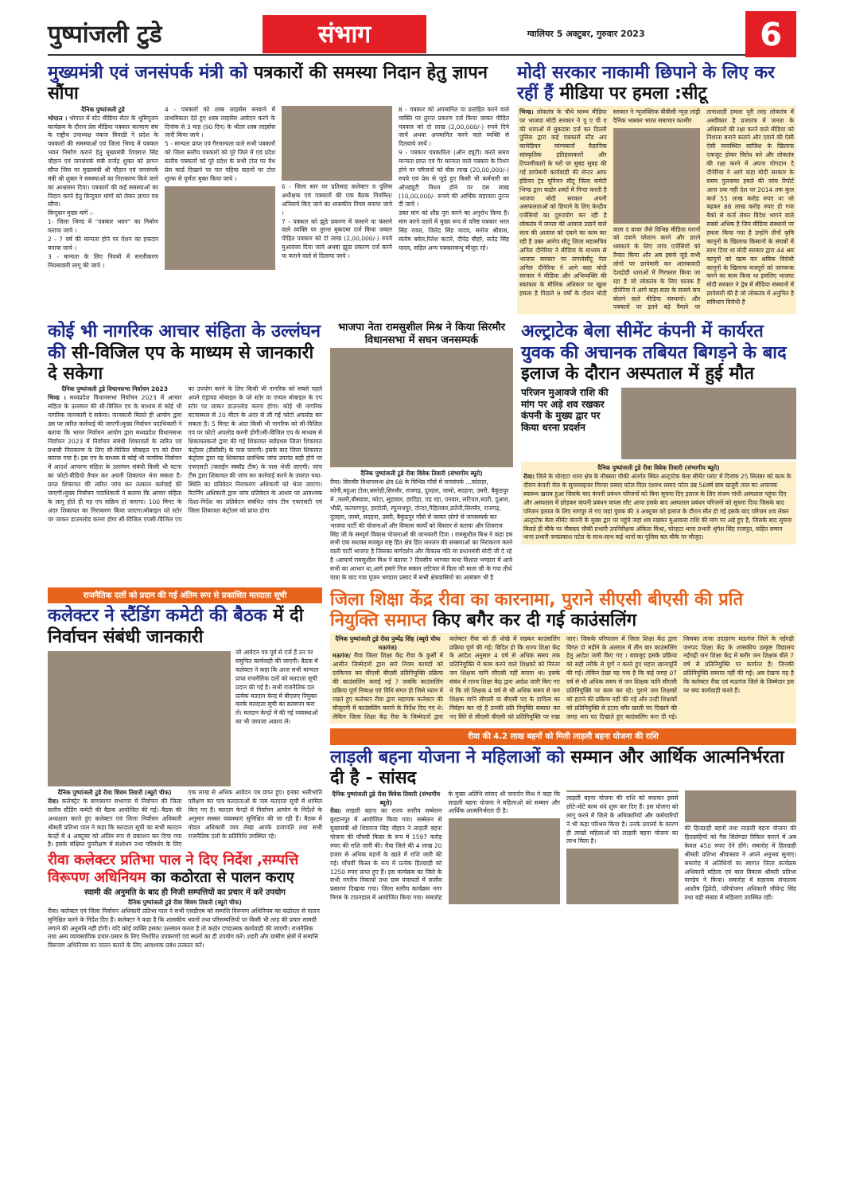पुष्पांजली टुडे संभाग ग्वालियर 5 अक्टुबर, गुरुवार 2023 6
मुख्यमंत्री एवं जनसंपर्क मंत्री को पत्रकारों की समस्या निदान हेतु ज्ञापन सौंपा
दैनिक पुष्पांजली टुडे
भोपाल । भोपाल में स्टेट मीडिया सेंटर के भूमिपूजन कार्यक्रम के दौरान प्रेस मीडिया पत्रकार कल्याण संघ के राष्ट्रीय उपाध्यक्ष पंकज त्रिपाठी ने प्रदेश के पत्रकारों की समस्याओं एवं जिला भिण्ड में पत्रकार भवन निर्माण कराने हेतु मुख्यमंत्री शिवराज सिंह चौहान एवं जनसंपर्क मंत्री राजेंद्र शुक्ल को ज्ञापन सौपा जिस पर मुख्यमंत्री श्री चौहान एवं जनसंपर्क मंत्री श्री शुक्ल ने समस्याओं का निराकरण किये जाने का आश्वासन दिया। पत्रकारों की कई समस्याओं का निदान करने हेतु बिन्दुवार मांगों को लेकर ज्ञापन पत्र सौपा।
बिन्दुवार मुख्य मांगें :-
1- जिला भिण्ड में "पत्रकार भवन" का निर्माण कराया जाये ।
2 - 7 वर्ष की मान्यता होने पर पेंशन का हकदार बनाया जाये ।
3 - मान्यता के लिए नियमों में सरलीकरण नियमावली लागू की जाये ।
4 - पत्रकारों को शस्त्र लाइसेंस बनवाने में प्राथमिकता देते हुए शस्त्र लाइसेंस आवेदन करने के दिनांक से 3 माह (90 दिन) के भीतर शस्त्र लाइसेंस जारी किया जाये ।
5 - मान्यता प्राप्त एवं गैरमान्यता वाले सभी पत्रकारों को जिला स्तरीय पत्रकारों को पूरे जिले में एवं प्रदेश स्तरीय पत्रकारों को पूरे प्रदेश के सभी टोल पर वैध प्रेस कार्ड दिखाने पर चार पहिया वाहनों पर टोल शुल्क से पूर्णतः मुक्त किया जाये ।
6 - जिला स्तर पर प्रतिमाह कलेक्टर व पुलिस अधीक्षक एवं पत्रकारों की एक बैठक नियमित/अनिवार्य किए जाने का शासकीय नियम बनाया जाये ।
7 - पत्रकार को झूठे प्रकरण में फंसाने या फंसाने वाले व्यक्ति पर तुरन्त मुकदमा दर्ज किया जकार पीड़ित पत्रकार को दो लाख (2,00,000/-) रुपये मुआवजा दिया जाये अथवा झूठा प्रकरण दर्ज करने या कराने वाले से दिलाया जाये ।
8 - पत्रकार को अपमानित या प्रताड़ित करने वाले व्यक्ति पर तुरन्त प्रकरण दर्ज किया जाकर पीड़ित पत्रकार को दो लाख (2,00,000/-) रुपये दिये जायें अथवा अपमानित करने वाले व्यक्ति से दिलवाये जायें ।
9 - पत्रकार पत्रकारिता (ऑन ड्यूटी) करते समय मान्यता प्राप्त एवं गैर मान्यता वाले पत्रकार के निधन होने पर परिजनों को बीस लाख (20,00,000/-) रुपये एवं प्रेस से जुड़े हुए किसी भी कर्मचारी का ऑनड्यूटी निधन होने पर दस लाख (10,00,000/- रूपये की आर्थिक सहायता तुरन्त दी जाये ।
उक्त मांग को शीघ्र पूरा करने का अनुरोध किया है। मांग करने वालों में मुख्य रूप से वरिष्ठ पत्रकार भरत सिंह रावत, जितेंद्र सिंह यादव, मनोज श्रीवास, संतोष बघेल,रितेश कटारे, दीपेंद्र बौहरे, सतेंद्र सिंह यादव, सहित अन्य पत्रकारबन्धु मौजूद रहे।
मोदी सरकार नाकामी छिपाने के लिए कर रहीं हैं मीडिया पर हमला :सीटू
भिण्ड। लोकतंत्र के चौथे स्तम्भ मीडिया पर भाजपा मोदी सरकार ने यु ए पी ए की धाराओं में मुकदमा दर्ज कर दिल्ली पुलिस द्वारा कई पत्रकारों स्टैंड अप कामेडियन व्यंग्यकारों वैज्ञानिक सांस्कृतिक इतिहासकारों और टिप्पणीकारों के घरों पर सुबह सुबह की गई छापेमारी कार्यवाही की सेन्टर आफ इंडियन ट्रेड यूनियन सीटू जिला कमेटी भिण्ड द्वारा कठोर शब्दों में निन्दा करती है भाजपा मोदी सरकार अपनी असफलताओं को छिपाने के लिए केन्द्रीय एजेंसियों का दुरुपयोग कर रही है लोकतंत्र में जनता की आवाज उठाने वाले सत्य की आवाज को दबाने का काम कर रही है उक्त आरोप सीटू जिला महासचिव अनिल दौनेरिया ने मीडिया के माध्यम से भाजपा सरकार पर लगायेसीटू नेता अनिल दौनेरिया ने आगे कहा मोदी सरकार ने मीडिया और अभिव्यक्ति की स्वतंत्रता के मौलिक अधिकार पर खुला हमला है पिछले 9 वर्षों के दौरान मोदी सरकार ने न्यूजक्लिक बीबीसी न्यूज़ लांड्री दैनिक भास्कर भारत समाचार कश्मीर
वाला द वायर जैसे विभिन्न मीडिया घरानों को दवाने परेशान करने और डराने धमकाने के लिए जांच एजेंसियों को तैनात किया और अब इससे जुड़े सभी लोगों पर छापेमारी कर आंतकवादी देशद्रोही धाराओं में गिरफ्तार किया जा रहा है जो लोकतंत्र के लिए घातक है दौनेरिया ने आगे कहा सत्ता के सामने सच बोलने वाले मीडिया संस्थानों। और पत्रकारों पर इतने बड़े पैमाने पर तानाशाही हमला पूरी तरह लोकतंत्र में अस्वीकार है प्रजातंत्र में जनता के अधिकारों की रक्षा करने वाले मीडिया को निशाना बनाने सताने और दवाने की ऐसी ऐसी व्यवस्थित साजिश के खिलाफ एकजुट होकर विरोध करे और लोकतंत्र की रक्षा करने में अपना योगदान दे दौनेरिया ने आगे कहा मोदी सरकार के समय पुलवामा हमले की जांच रिपोर्ट आज तक नहीं देश पर 2014 तक कुल कर्ज 55 लाख करोड़ रुपए था जो बढ़कर 88 लाख करोड़ रुपए हो गया बैको से कर्ज लेकर विदेश भागने वाले सबसे अधिक है जिन मीडिया संस्थानों पर हमला किया गया है उन्होंने तीनों कृषि कानूनों के खिलाफ किसानों के संघर्षों में साथ दिया था मोदी सरकार द्वारा 44 श्रम कानूनों को खत्म कर श्रमिक विरोधी कानूनों के खिलाफ मजदूरों को जागरूक करने का काम किया था इसलिए भाजपा मोदी सरकार ने द्वेष में मीडिया संस्थानों में छापेमारी की है जो लोकतंत्र में अनुचित है संविधान विरोधी है
कोई भी नागरिक आचार संहिता के उल्लंघन की सी-विजिल एप के माध्यम से जानकारी दे सकेगा
दैनिक पुष्पांजली टुडे विधानसभा निर्वाचन 2023
भिण्ड । मध्यप्रदेश विधानसभा निर्वाचन 2023 में आचार संहिता के उल्लंघन की सी-विजिल एप के माध्यम से कोई भी नागरिक जानकारी दे सकेगा। जानकारी मिलते ही आयोग द्वारा उस पर त्वरित कार्रवाई की जाएगी।मुख्य निर्वाचन पदाधिकारी ने बताया कि भारत निर्वाचन आयोग द्वारा मध्यप्रदेश विधानसभा निर्वाचन 2023 में निर्वाचन संबंधी शिकायतों के त्वरित एवं प्रभावी निराकरण के लिए सी-विजिल मोबाइल एप को तैयार कराया गया है। इस एप के माध्यम से कोई भी नागरिक निर्वाचन में आदर्श आचरण संहिता के उल्लंघन संबंधी किसी भी घटना का फोटो-वीडियो तैयार कर अपनी शिकायत भेज सकता है। प्राप्त शिकायत की त्वरित जांच कर तत्काल कार्रवाई की जाएगी।मुख्य निर्वाचन पदाधिकारी ने बताया कि आचार संहिता के लागू होते ही यह एप सक्रिय हो जाएगा। 100 मिनट के अंदर शिकायत का निराकरण किया जाएगा।मोबाइल प्ले स्टोर पर जाकर डाउनलोड करना होगा सी-विजिल एपसी-विजिल एप का उपयोग करने के लिए किसी भी नागरिक को सबसे पहले अपने एंड्रायड मोबाइल के प्ले स्टोर या एप्पल मोबाइल के एप स्टोर पर जाकर डाउनलोड करना होगा। कोई भी नागरिक घटनास्थल से 20 मीटर के अंदर से ली गई फोटो अपलोड कर सकता है। 5 मिनट के अंदर किसी भी नागरिक को सी-विजिल एप पर फोटो अपलोड करनी होगी।सी-विजिल एप के माध्यम से शिकायतकर्ता द्वारा की गई शिकायत सर्वप्रथम जिला शिकायत कंट्रोलर (डीसीसी) के पास जाएगी। इसके बाद जिला शिकायत कंट्रोलर द्वारा यह शिकायत प्रारंभिक जांच उपरांत सही होने पर एफएसटी (फ्लाईंग स्क्वॉड टीम) के पास भेजी जाएगी। जांच टीम द्वारा शिकायत की जांच कर कार्रवाई करने के उपरांत यथा-स्थिति का प्रतिवेदन निराकरण अधिकारी को भेजा जाएगा। रिटर्निंग अधिकारी द्वारा जांच प्रतिवेदन के आधार पर आवश्यक दिशा-निर्देश का प्रतिवेदन संबंधित जांच टीम एफएसटी एवं जिला शिकायत कंट्रोलर को प्राप्त होगा
भाजपा नेता रामसुशील मिश्र ने किया सिरमौर विधानसभा में सघन जनसम्पर्क
दैनिक पुष्पांजली टुडे रीवा विवेक तिवारी (संभागीय ब्यूरो)
रीवा। सिरमौर विधानसभा क्षेत्र 68 के विभिन्न गाँवों में जनसंपर्क ...कोलहा, कोनी,महुआ टोला,बसरेही,सिरमौर, राजगढ़, दुलहरा, जामो, सदहना, उमरी, बैकुंठपुर में ,जतरी,बौसडवा, कोटा, सुहावल, हरदिहा, पड़ रहा, पनवार, लटियार,मदरी, दुआरा, भौठी, कल्याणपुर, हरदोली, रघुनाथपुर, दोन्दर,गैहिलवार,छतैनी,सिरमौर, राजगढ़, दुलहरा, जामो, सदहना, उमरी, बैकुंठपुर गाँवो में जाकर लोगो से जनसम्पर्क कर भाजपा पार्टी की योजनाओं और विकास कार्यों को विस्तार से बताया और शिवराज सिंह जी के सम्पूर्ण विकास योजनाओं की जानकारी दिया । रामसुशील मिश्र ने कहा हम सभी एक सशक्त मजबूत राष्ट्र हित क्षेत्र हित जनजन की समस्याओं का निराकरण करने वाली पार्टी भाजपा है जिसका मार्गदर्शन और विकास गति मा प्रधानमंत्री मोदी जी दे रहे है ।आचार्य रामसुशील मिश्र ने बताया 7 दिवसीय भागवत कथा विशाल भण्डारा में आये सभी का आभार था,आगे हमारे निज मकान लटियार में पिता जी माता जी के गया तीर्थ यात्रा के बाद गया पूजन भण्डारा प्रसाद में सभी क्षेत्रवासियों का आमंत्रण भी है
अल्ट्राटेक बेला सीमेंट कंपनी में कार्यरत युवक की अचानक तबियत बिगड़ने के बाद इलाज के दौरान अस्पताल में हुई मौत
परिजन मुआवजे राशि की मांग पर अड़े शव रखकर कंपनी के मुख्य द्वार पर किया धरना प्रदर्शन
दैनिक पुष्पांजली टुडे रीवा विवेक तिवारी (संभागीय ब्यूरो)
रीवा। जिले के चोरहटा थाना क्षेत्र के नौबस्ता चौकी अंतर्गत स्थित अल्ट्राटेक बेला सीमेंट प्लांट में दिनांक 25 सितंबर को काम के दौरान कंपनी रोल के सुपरवाइजर गिरजा प्रसाद पटेल पिता दशरथ प्रसाद पटेल उम्र 56वर्ष ग्राम खजुरी ताल का अचानक स्वास्थ्य खराब हुआ जिसके बाद कंपनी प्रबंधन परिजनों को बिना सूचना दिए इलाज के लिए संजय गांधी अस्पताल पहुंचा दिए और अस्पताल में छोड़कर कंपनी प्रबंधन वापस लौट आया इसके बाद अस्पताल प्रबंधन परिजनों को सूचना दिया जिसके बाद परिजन इलाज के लिए नागपुर ले गए जहां युवक की 3 अक्टूबर को इलाज के दौरान मौत हो गई इसके बाद परिजन शव लेकर अल्ट्राटेक बेला सीमेंट कंपनी के मुख्य द्वार पर पहुंचे जहां शव रखकर मुआवजा राशि की मांग पर अड़े हुए है, जिसके बाद सूचना मिलते ही मौके पर नौबस्ता चौकी प्रभारी उपनिरीक्षक अंकिता मिश्रा, चोरहटा थाना प्रभारी श्रृंगेश सिंह राजपूत, सहित समान थाना प्रभारी जयप्रकाश पटेल के साथ-साथ कई थानों का पुलिस बल मौके पर मौजूद।
राजनैतिक दलों को प्रदान की गई अंतिम रूप से प्रकाशित मतदाता सूची
कलेक्टर ने स्टैंडिंग कमेटी की बैठक में दी निर्वाचन संबंधी जानकारी
जो आवेदन पत्र पूर्व से दर्ज हैं उन पर समुचित कार्यवाही की जाएगी। बैठक में कलेक्टर ने कहा कि आज सभी मान्यता प्राप्त राजनैतिक दलों को मतदाता सूची प्रदान की गई है। सभी राजनैतिक दल प्रत्येक मतदान केन्द्र में बीएलए नियुक्त करके मतदाता सूची का सत्यापन करा लें। मतदान केन्द्रों में की गई व्यवस्थाओं का भी जायजा अवश्य लें।
दैनिक पुष्पांजली टुडे रीवा शिवम तिवारी (ब्यूरो चीफ)
रीवा। कलेक्ट्रेट के बाणसागर सभागार में निर्वाचन की जिला स्तरीय स्टैंडिंग कमेटी की बैठक आयोजित की गई। बैठक की अध्यक्षता करते हुए कलेक्टर एवं जिला निर्वाचन अधिकारी श्रीमती प्रतिभा पाल ने कहा कि मतदाता सूची का सभी मतदान केन्द्रों में 4 अक्टूबर को अंतिम रूप से प्रकाशन कर दिया गया है। इसके संक्षिप्त पुनरीक्षण में संशोधन तथा परिवर्धन के लिए एक लाख से अधिक आवेदन पत्र प्राप्त हुए। इनका भलीभांति परीक्षण कर पात्र मतदाताओं के नाम मतदाता सूची में शामिल किए गए हैं। मतदान केन्द्रों में निर्वाचन आयोग के निर्देशों के अनुसार समस्त व्यवस्थाएं सुनिश्चित की जा रही हैं। बैठक में नोडल अधिकारी व्यय लेखा आरके प्रजापति तथा सभी राजनैतिक दलों के प्रतिनिधि उपस्थित रहे।
रीवा कलेक्टर प्रतिभा पाल ने दिए निर्देश ,सम्पत्ति विरूपण अधिनियम का कठोरता से पालन कराए
स्वामी की अनुमति के बाद ही निजी सम्पत्तियों का प्रचार में करें उपयोग
दैनिक पुष्पांजली टुडे रीवा शिवम तिवारी (ब्यूरो चीफ)
रीवा। कलेक्टर एवं जिला निर्वाचन अधिकारी प्रतिभा पाल ने सभी एसडीएम को सम्पत्ति विरूपण अधिनियम का कठोरता से पालन सुनिश्चित करने के निर्देश दिए हैं। कलेक्टर ने कहा है कि शासकीय भवनों तथा परिसम्पत्तियों पर किसी भी तरह की प्रचार सामग्री लगाने की अनुमति नहीं होगी। यदि कोई व्यक्ति इसका उल्लंघन करता है तो कठोर दण्डात्मक कार्यवाही की जाएगी। राजनैतिक तथा अन्य व्यावसायिक प्रचार-प्रसार के लिए निर्धारित उपकरणों एवं स्थलों का ही उपयोग करें। शहरी और ग्रामीण क्षेत्रों में सम्पत्ति विरूपण अधिनियम का पालन कराने के लिए आवश्यक प्रबंध तत्काल करें।
जिला शिक्षा केंद्र रीवा का कारनामा, पुराने सीएसी बीएसी की प्रति नियुक्ति समाप्त किए बगैर कर दी गई काउंसलिंग
दैनिक पुष्पांजली टुडे रीवा पुष्पेंद्र सिंह (ब्यूरो चीफ मऊगंज)
मऊगंज/ रीवा जिला शिक्षा केंद्र रीवा के कुर्सी में आसीन जिम्मेदारों द्वारा सारे नियम कायदों को दरकिनार कर सीएसी बीएसी प्रतिनियुक्ति प्रक्रिया की काउंसलिंग कराई गई ? जबकि काउंसलिंग प्रक्रिया पूर्ण निष्पक्ष एवं विधि संगत हो जिसे ध्यान में रखते हुए कलेक्टर रीवा द्वारा सहायक कलेक्टर की मौजूदगी में काउंसलिंग कराने के निर्देश दिए गए थे। लेकिन जिला शिक्षा केंद्र रीवा के जिम्मेदारों द्वारा कलेक्टर रीवा को ही धोखे में रखकर काउंसलिंग प्रक्रिया पूर्ण की गई। विदित हो कि राज्य शिक्षा केंद्र के आदेश अनुसार 4 वर्ष से अधिक समय तक प्रतिनियुक्ति में काम करने वाले शिक्षकों को निरंतर जन शिक्षक यानि सीएसी नहीं बनाना था। इसके संबंध में राज्य शिक्षा केंद्र द्वारा आदेश जारी किए गए थे कि जो शिक्षक 4 वर्ष से भी अधिक समय से जन शिक्षक यानि सीएसी या बीएसी पद के दायित्व का निर्वहन कर रहे हैं उनकी प्रति नियुक्ति समाप्त कर नए सिरे से सीएसी बीएसी को प्रतिनियुक्ति पर रखा जाए। जिसके परिपालन में जिला शिक्षा केंद्र द्वारा विगत दो महीने के अंतराल में तीन बार काउंसलिंग हेतु आदेश जारी किए गए । बावजूद इसके प्रक्रिया को सही तरीके से पूर्ण न करते हुए महज खानापूर्ति की गई। लेकिन देखा यह गया है कि कई जगह 07 वर्ष से भी अधिक समय से जन शिक्षक यानि सीएसी प्रतिनियुक्ति पर काम कर रहे। पुराने जन शिक्षकों को हटाने की प्रक्रिया नहीं की गई और उन्ही शिक्षकों को प्रतिनियुक्ति से हटाए बगैर खाली पद दिखाने की जगह भरा पद दिखाते हुए काउंसलिंग करा दी गई। जिसका ताजा उदाहरण मऊगंज जिले के नईगढ़ी जनपद शिक्षा केंद्र के शासकीय उत्कृष्ट विद्यालय नईगढ़ी जन शिक्षा केंद्र में बतौर जन शिक्षक बीते 7 वर्ष से प्रतिनियुक्ति पर कार्यरत हैं। जिनकी प्रतिनियुक्ति समाप्त नहीं की गई। अब देखना यह है कि कलेक्टर रीवा एवं मऊगंज जिले के जिम्मेदार इस पर क्या कार्यवाही करते हैं।
रीवा की 4.2 लाख बहनों को मिली लाड़ली बहना योजना की राशि
लाड़ली बहना योजना ने महिलाओं को सम्मान और आर्थिक आत्मनिर्भरता दी है - सांसद
दैनिक पुष्पांजली टुडे रीवा विवेक तिवारी (संभागीय ब्यूरो)
रीवा। लाड़ली बहना का राज्य स्तरीय सम्मेलन बुरहानपुर में आयोजित किया गया। सम्मेलन से मुख्यमंत्री श्री शिवराज सिंह चौहान ने लाड़ली बहना योजना की पाँचवी किस्त के रूप में 1597 करोड़ रुपए की राशि जारी की। रीवा जिले की 4 लाख 20 हजार से अधिक बहनों के खाते में राशि जारी की गई। पाँचवीं किस्त के रूप में प्रत्येक हितग्राही को 1250 रुपए प्राप्त हुए हैं। इस कार्यक्रम का जिले के सभी नगरीय निकायों तथा ग्राम पंचायतों में सजीव प्रसारण दिखाया गया। जिला स्तरीय कार्यक्रम नगर निगम के टाउनहाल में आयोजित किया गया। समारोह के मुख्य अतिथि सांसद श्री जनार्दन मिश्र ने कहा कि लाड़ली बहना योजना ने महिलाओं को सम्मान और आर्थिक आत्मनिर्भरता दी है।
लाड़ली बहना योजना की राशि को बचाकर इससे छोटे-मोटे काम धंधे शुरू कर दिए हैं। इस योजना को लागू करने में जिले के अधिकारियों और कर्मचारियों ने भी कड़ा परिश्रम किया है। उनके प्रयासों के कारण ही लाखों महिलाओं को लाड़ली बहना योजना का लाभ मिला है।
की हितग्राही बहनों तथा लाड़ली बहना योजना की हितग्राहियों को गैस सिलेण्डर रिफिल कराने में अब केवल 450 रुपए देने होंगे। समारोह में हितग्राही श्रीमती प्रतिभा श्रीवास्तव ने अपने अनुभव सुनाए। समारोह में अतिथियों का स्वागत जिला कार्यक्रम अधिकारी महिला एवं बाल विकास श्रीमती प्रतिभा पाण्डेय ने किया। समारोह में सहायक संचालक आशीष द्विवेदी, परियोजना अधिकारी जीवेन्द्र सिंह तथा बड़ी संख्या में महिलाएं उपस्थित रहीं।